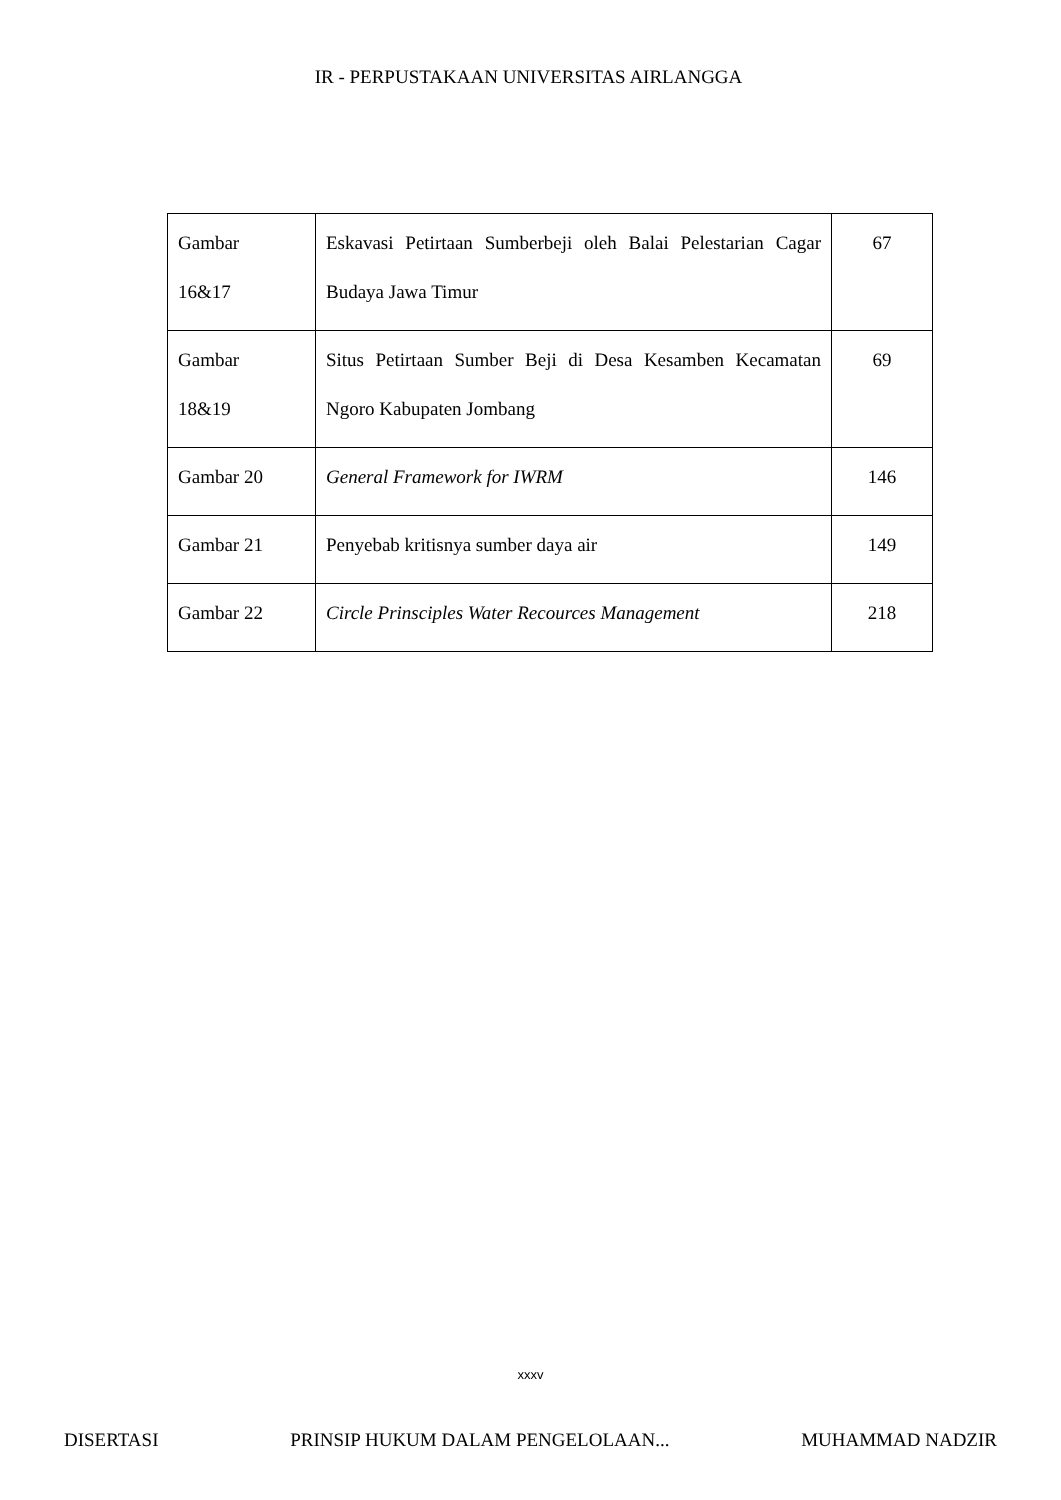IR - PERPUSTAKAAN UNIVERSITAS AIRLANGGA
| Gambar 16&17 | Eskavasi Petirtaan Sumberbeji oleh Balai Pelestarian Cagar Budaya Jawa Timur | 67 |
| Gambar 18&19 | Situs Petirtaan Sumber Beji di Desa Kesamben Kecamatan Ngoro Kabupaten Jombang | 69 |
| Gambar 20 | General Framework for IWRM | 146 |
| Gambar 21 | Penyebab kritisnya sumber daya air | 149 |
| Gambar 22 | Circle Prinsciples Water Recources Management | 218 |
xxxv
DISERTASI PRINSIP HUKUM DALAM PENGELOLAAN... MUHAMMAD NADZIR